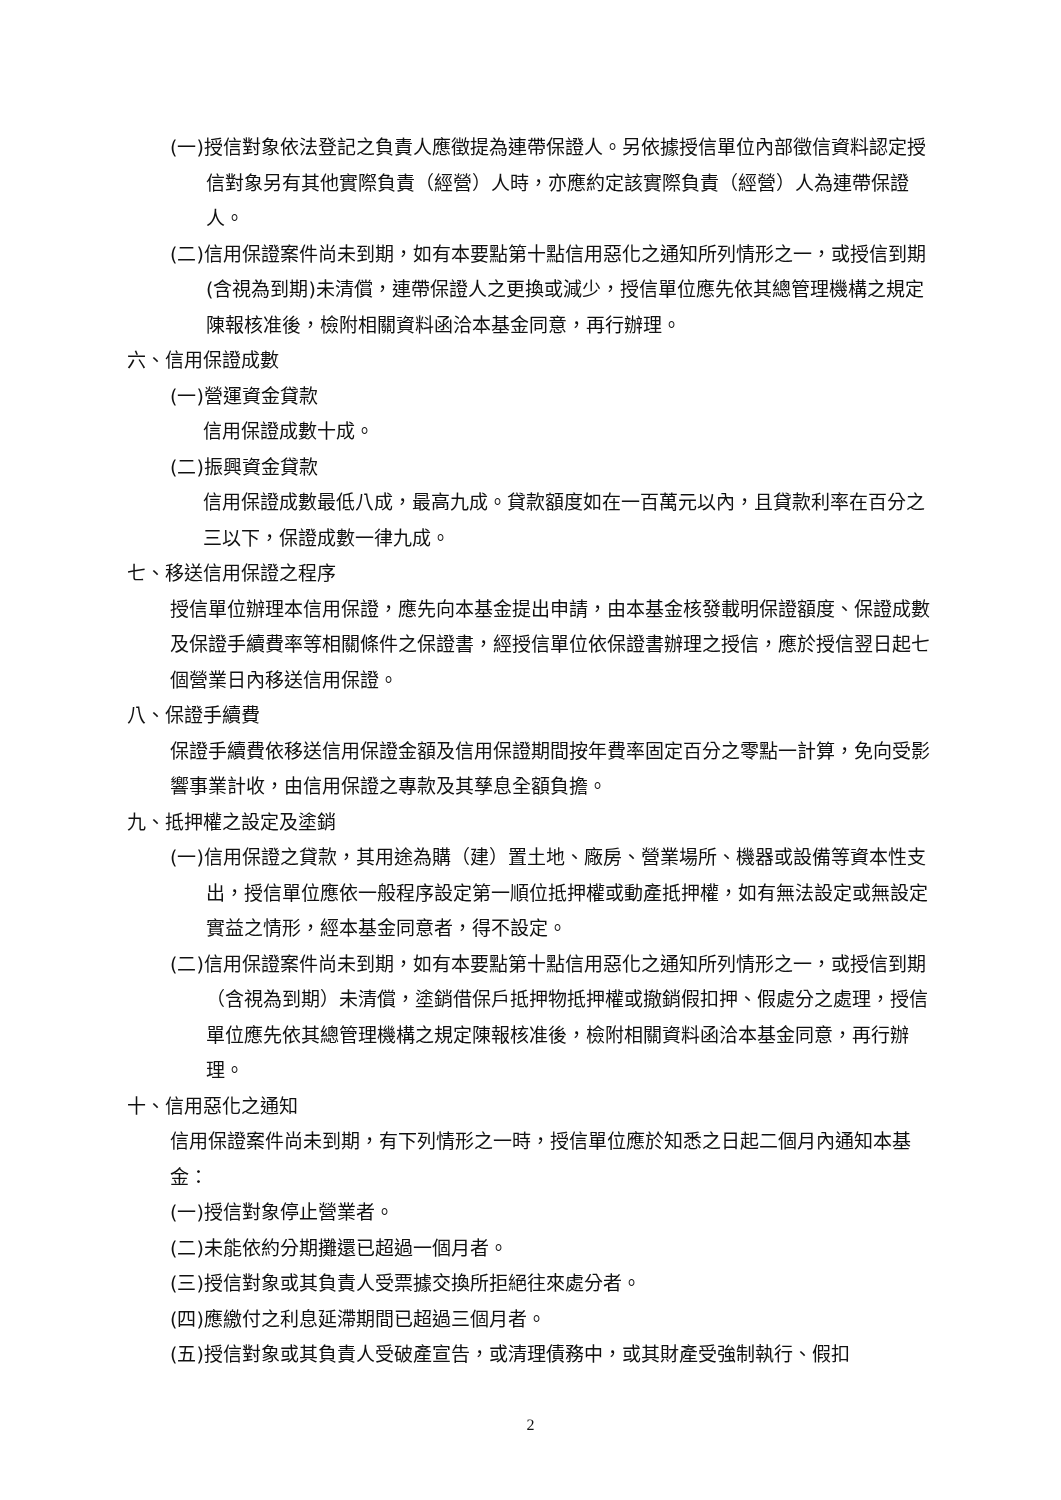(一)授信對象依法登記之負責人應徵提為連帶保證人。另依據授信單位內部徵信資料認定授信對象另有其他實際負責（經營）人時，亦應約定該實際負責（經營）人為連帶保證人。
(二)信用保證案件尚未到期，如有本要點第十點信用惡化之通知所列情形之一，或授信到期(含視為到期)未清償，連帶保證人之更換或減少，授信單位應先依其總管理機構之規定陳報核准後，檢附相關資料函洽本基金同意，再行辦理。
六、信用保證成數
(一)營運資金貸款
信用保證成數十成。
(二)振興資金貸款
信用保證成數最低八成，最高九成。貸款額度如在一百萬元以內，且貸款利率在百分之三以下，保證成數一律九成。
七、移送信用保證之程序
授信單位辦理本信用保證，應先向本基金提出申請，由本基金核發載明保證額度、保證成數及保證手續費率等相關條件之保證書，經授信單位依保證書辦理之授信，應於授信翌日起七個營業日內移送信用保證。
八、保證手續費
保證手續費依移送信用保證金額及信用保證期間按年費率固定百分之零點一計算，免向受影響事業計收，由信用保證之專款及其孳息全額負擔。
九、抵押權之設定及塗銷
(一)信用保證之貸款，其用途為購（建）置土地、廠房、營業場所、機器或設備等資本性支出，授信單位應依一般程序設定第一順位抵押權或動產抵押權，如有無法設定或無設定實益之情形，經本基金同意者，得不設定。
(二)信用保證案件尚未到期，如有本要點第十點信用惡化之通知所列情形之一，或授信到期（含視為到期）未清償，塗銷借保戶抵押物抵押權或撤銷假扣押、假處分之處理，授信單位應先依其總管理機構之規定陳報核准後，檢附相關資料函洽本基金同意，再行辦理。
十、信用惡化之通知
信用保證案件尚未到期，有下列情形之一時，授信單位應於知悉之日起二個月內通知本基金：
(一)授信對象停止營業者。
(二)未能依約分期攤還已超過一個月者。
(三)授信對象或其負責人受票據交換所拒絕往來處分者。
(四)應繳付之利息延滯期間已超過三個月者。
(五)授信對象或其負責人受破產宣告，或清理債務中，或其財產受強制執行、假扣
2